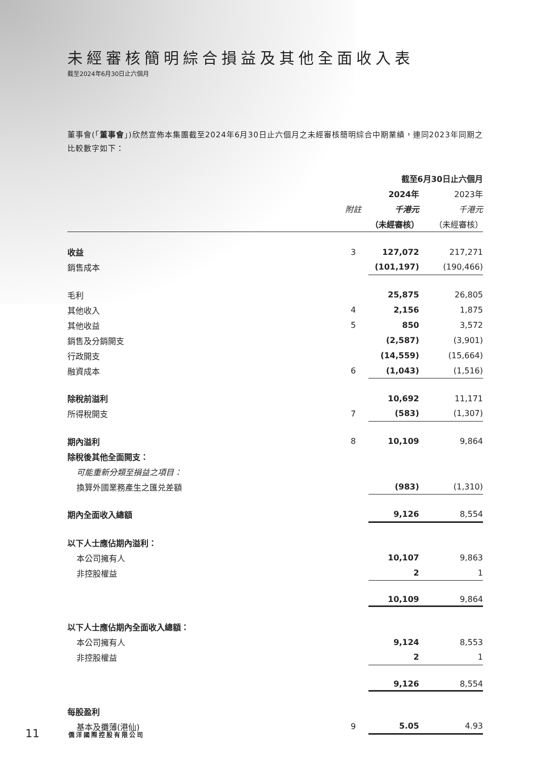未經審核簡明綜合損益及其他全面收入表
截至2024年6月30日止六個月
董事會(「董事會」)欣然宣佈本集團截至2024年6月30日止六個月之未經審核簡明綜合中期業績，連同2023年同期之比較數字如下：
| | | 截至6月30日止六個月 | |
| --- | --- | --- | --- |
| | | 2024年 | 2023年 |
| | 附註 | 千港元 | 千港元 |
| | | （未經審核） | （未經審核） |
| 收益 | 3 | 127,072 | 217,271 |
| 銷售成本 | | (101,197) | (190,466) |
| 毛利 | | 25,875 | 26,805 |
| 其他收入 | 4 | 2,156 | 1,875 |
| 其他收益 | 5 | 850 | 3,572 |
| 銷售及分銷開支 | | (2,587) | (3,901) |
| 行政開支 | | (14,559) | (15,664) |
| 融資成本 | 6 | (1,043) | (1,516) |
| 除稅前溢利 | | 10,692 | 11,171 |
| 所得稅開支 | 7 | (583) | (1,307) |
| 期內溢利 | 8 | 10,109 | 9,864 |
| 除稅後其他全面開支： | | | |
| 可能重新分類至損益之項目： | | | |
| 換算外國業務產生之匯兑差額 | | (983) | (1,310) |
| 期內全面收入總額 | | 9,126 | 8,554 |
| 以下人士應佔期內溢利： | | | |
| 本公司擁有人 | | 10,107 | 9,863 |
| 非控股權益 | | 2 | 1 |
| | | 10,109 | 9,864 |
| 以下人士應佔期內全面收入總額： | | | |
| 本公司擁有人 | | 9,124 | 8,553 |
| 非控股權益 | | 2 | 1 |
| | | 9,126 | 8,554 |
| 每股盈利 | | | |
| 基本及攤薄(港仙) | 9 | 5.05 | 4.93 |
11 僑洋國際控股有限公司